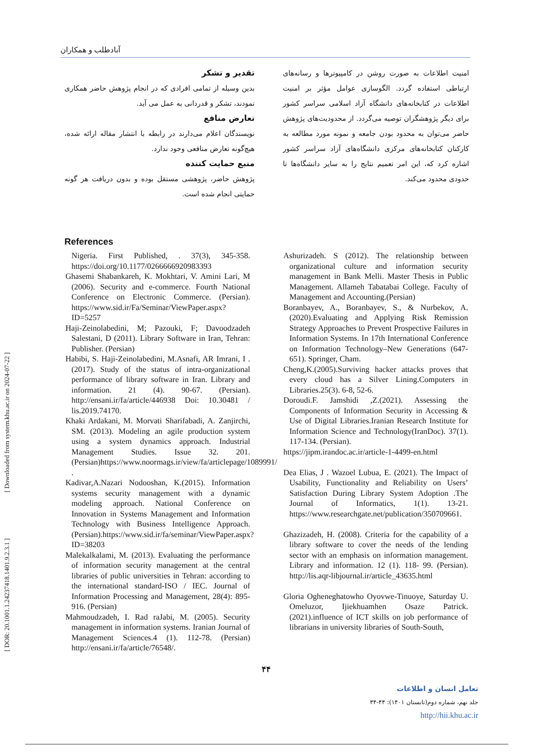[ DOR: 20.1001.1.24237418.1401.9.2.3.1 ] [ Downloaded from system.khu.ac.ir on 2024-07-22 ]
آبادطلب و همکاران
امنیت اطلاعات به صورت روشن در کامپیوترها و رسانه‌های ارتباطی استفاده گردد. الگوسازی عوامل مؤثر بر امنیت اطلاعات در کتابخانه‌های دانشگاه آزاد اسلامی سراسر کشور برای دیگر پژوهشگران توصیه می‌گردد. از محدودیت‌های پژوهش حاضر می‌توان به محدود بودن جامعه و نمونه مورد مطالعه به کارکنان کتابخانه‌های مرکزی دانشگاه‌های آزاد سراسر کشور اشاره کرد که، این امر تعمیم نتایج را به سایر دانشگاه‌ها تا حدودی محدود می‌کند.
تقدیر و تشکر
بدین وسیله از تمامی افرادی که در انجام پژوهش حاضر همکاری نمودند، تشکر و قدردانی به عمل می آید.
تعارض منافع
نویسندگان اعلام می‌دارند در رابطه با انتشار مقاله ارائه شده، هیچ‌گونه تعارض منافعی وجود ندارد.
منبع حمایت کننده
پژوهش حاضر، پژوهشی مستقل بوده و بدون دریافت هر گونه حمایتی انجام شده است.
References
Nigeria. First Published, . 37(3), 345-358. https://doi.org/10.1177/0266666920983393
Ghasemi Shabankareh, K. Mokhtari, V. Amini Lari, M (2006). Security and e-commerce. Fourth National Conference on Electronic Commerce. (Persian). https://www.sid.ir/Fa/Seminar/ViewPaper.aspx?ID=5257
Haji-Zeinolabedini, M; Pazouki, F; Davoodzadeh Salestani, D (2011). Library Software in Iran, Tehran: Publisher. (Persian)
Habibi, S. Haji-Zeinolabedini, M.Asnafi, AR Imrani, I .(2017). Study of the status of intra-organizational performance of library software in Iran. Library and information. 21 (4). 90-67. (Persian). http://ensani.ir/fa/article/446938 Doi: 10.30481 / lis.2019.74170.
Khaki Ardakani, M. Morvati Sharifabadi, A. Zanjirchi, SM. (2013). Modeling an agile production system using a system dynamics approach. Industrial Management Studies. Issue 32. 201.(Persian)https://www.noormags.ir/view/fa/articlepage/1089991/ .
Kadivar,A.Nazari Nodooshan, K.(2015). Information systems security management with a dynamic modeling approach. National Conference on Innovation in Systems Management and Information Technology with Business Intelligence Approach. (Persian).https://www.sid.ir/fa/seminar/ViewPaper.aspx?ID=38203
Malekalkalami, M. (2013). Evaluating the performance of information security management at the central libraries of public universities in Tehran: according to the international standard-ISO / IEC. Journal of Information Processing and Management, 28(4): 895-916. (Persian)
Mahmoudzadeh, I. Rad raJabi, M. (2005). Security management in information systems. Iranian Journal of Management Sciences.4 (1). 112-78. (Persian) http://ensani.ir/fa/article/76548/.
Ashurizadeh. S (2012). The relationship between organizational culture and information security management in Bank Melli. Master Thesis in Public Management. Allameh Tabatabai College. Faculty of Management and Accounting.(Persian)
Boranbayev, A., Boranbayev, S., & Nurbekov, A. (2020).Evaluating and Applying Risk Remission Strategy Approaches to Prevent Prospective Failures in Information Systems. In 17th International Conference on Information Technology–New Generations (647-651). Springer, Cham.
Cheng,K.(2005).Surviving hacker attacks proves that every cloud has a Silver Lining.Computers in Libraries.25(3). 6-8, 52-6.
Doroudi.F. Jamshidi ,Z.(2021). Assessing the Components of Information Security in Accessing & Use of Digital Libraries.Iranian Research Institute for Information Science and Technology(IranDoc). 37(1). 117-134. (Persian).
https://jipm.irandoc.ac.ir/article-1-4499-en.html
Dea Elias, J . Wazoel Lubua, E. (2021). The Impact of Usability, Functionality and Reliability on Users’ Satisfaction During Library System Adoption .The Journal of Informatics, 1(1). 13-21. https://www.researchgate.net/publication/350709661.
Ghazizadeh, H. (2008). Criteria for the capability of a library software to cover the needs of the lending sector with an emphasis on information management. Library and information. 12 (1). 118- 99. (Persian). http://lis.aqr-libjournal.ir/article_43635.html
Gloria Ogheneghatowho Oyovwe-Tinuoye, Saturday U. Omeluzor, Ijiekhuamhen Osaze Patrick. (2021).influence of ICT skills on job performance of librarians in university libraries of South-South,
۴۴
تعامل انسان و اطلاعات
جلد نهم، شماره دوم(تابستان ۱۴۰۱): ۴۴-۳۴
http://hii.khu.ac.ir